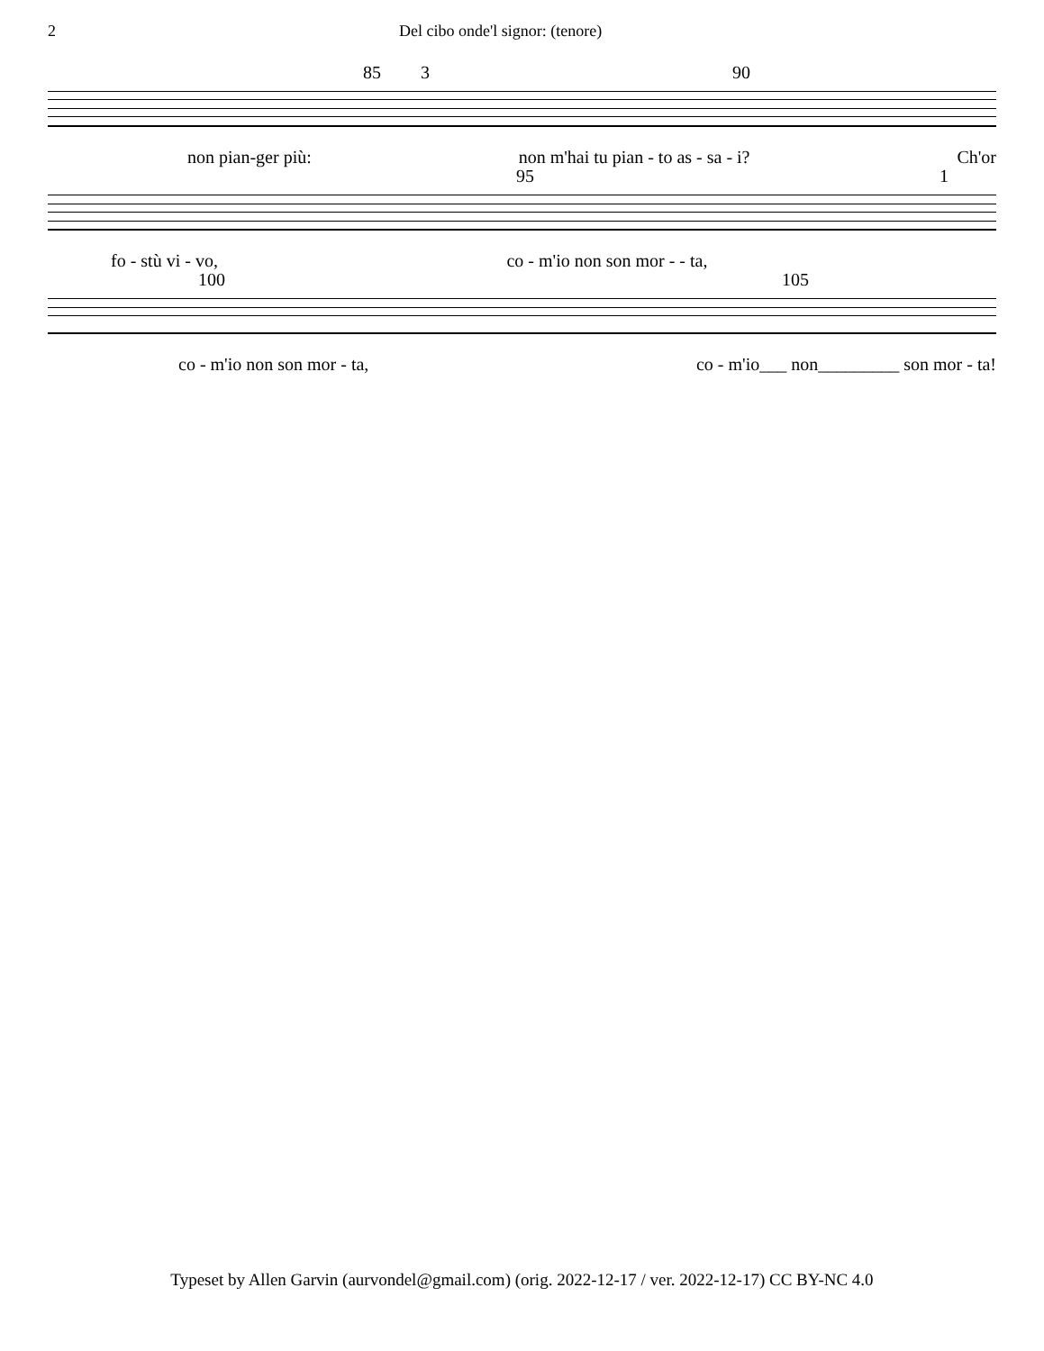2 Del cibo onde'l signor: (tenore)
85 3 90
non pian-ger più: non m'hai tu pian - to as - sa - i? Ch'or
95 1
fo - stù vi - vo, co - m'io non son mor - - ta,
100 105
co - m'io non son mor - ta, co - m'io___ non_________ son mor - ta!
Typeset by Allen Garvin (aurvondel@gmail.com) (orig. 2022-12-17 / ver. 2022-12-17) CC BY-NC 4.0